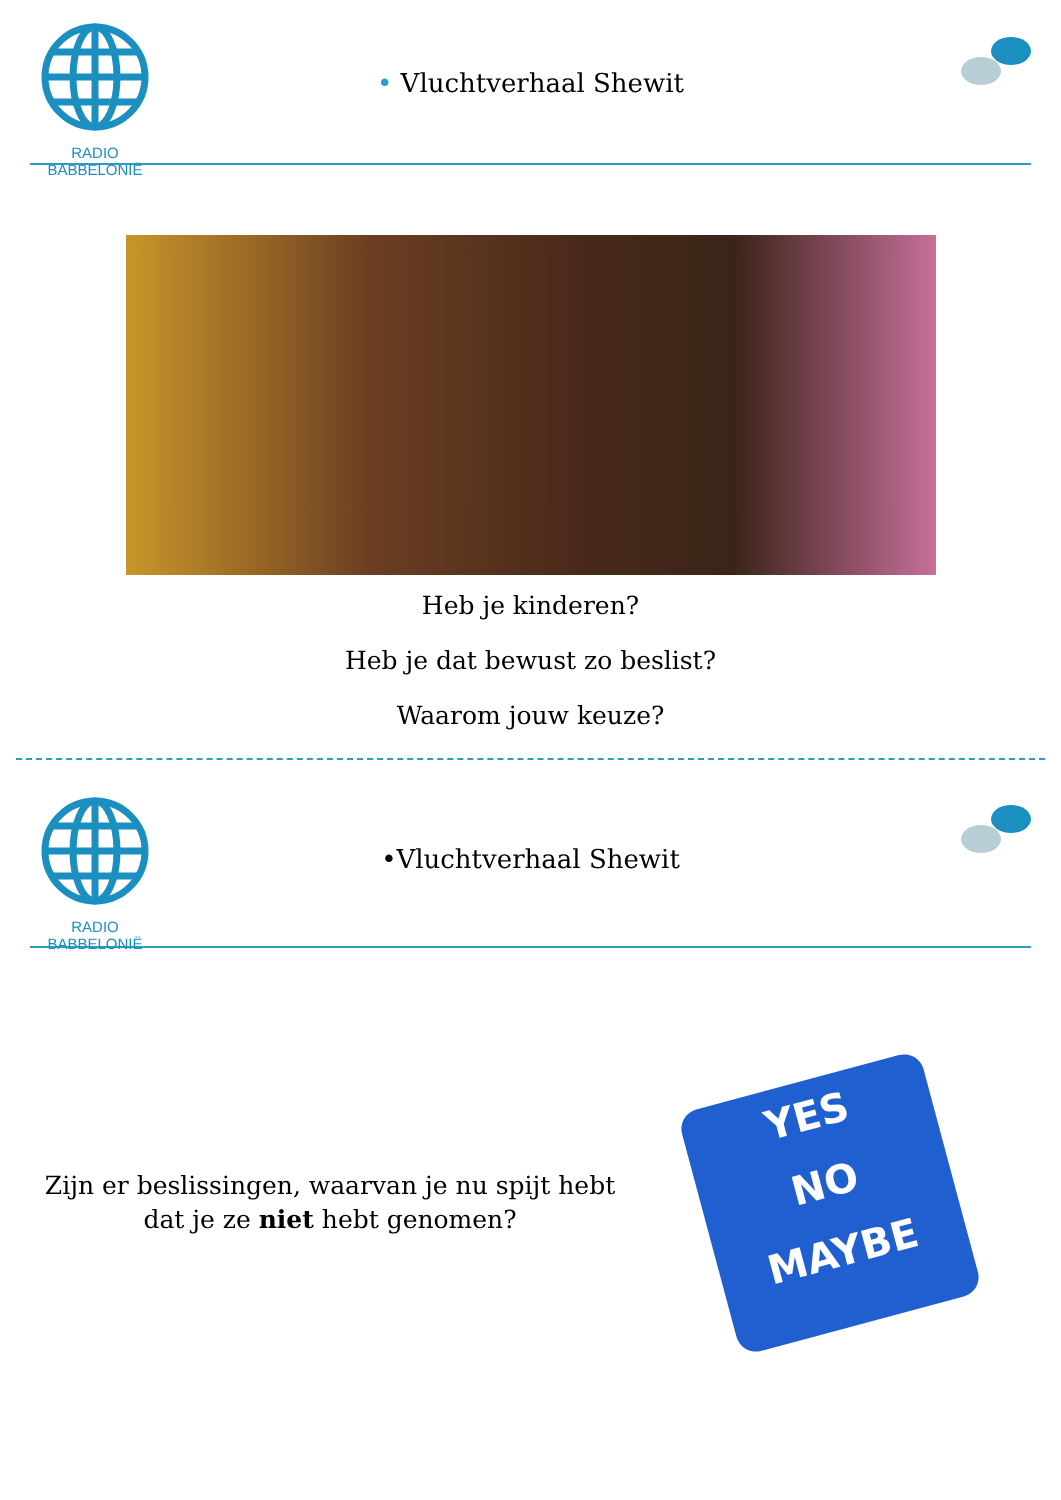RADIO BABBELONIË
• Vluchtverhaal Shewit
Heb je kinderen?
Heb je dat bewust zo beslist?
Waarom jouw keuze?
RADIO BABBELONIË
•Vluchtverhaal Shewit
Zijn er beslissingen, waarvan je nu spijt hebt
dat je ze niet hebt genomen?
YES
NO
MAYBE